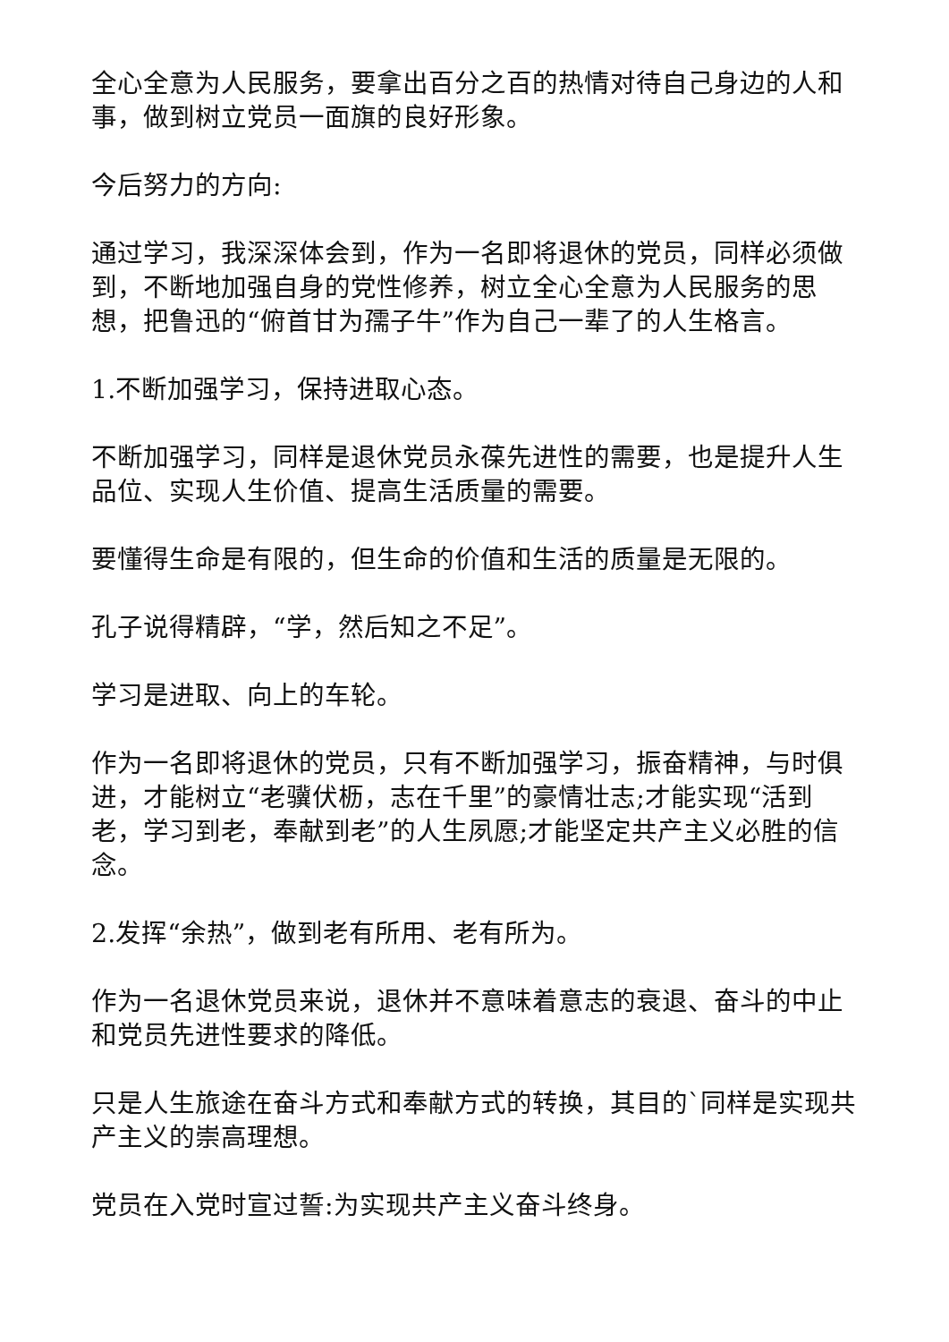全心全意为人民服务，要拿出百分之百的热情对待自己身边的人和事，做到树立党员一面旗的良好形象。
今后努力的方向:
通过学习，我深深体会到，作为一名即将退休的党员，同样必须做到，不断地加强自身的党性修养，树立全心全意为人民服务的思想，把鲁迅的“俯首甘为孺子牛”作为自己一辈了的人生格言。
1.不断加强学习，保持进取心态。
不断加强学习，同样是退休党员永葆先进性的需要，也是提升人生品位、实现人生价值、提高生活质量的需要。
要懂得生命是有限的，但生命的价值和生活的质量是无限的。
孔子说得精辟，“学，然后知之不足”。
学习是进取、向上的车轮。
作为一名即将退休的党员，只有不断加强学习，振奋精神，与时俱进，才能树立“老骥伏枥，志在千里”的豪情壮志;才能实现“活到老，学习到老，奉献到老”的人生夙愿;才能坚定共产主义必胜的信念。
2.发挥“余热”，做到老有所用、老有所为。
作为一名退休党员来说，退休并不意味着意志的衰退、奋斗的中止和党员先进性要求的降低。
只是人生旅途在奋斗方式和奉献方式的转换，其目的`同样是实现共产主义的崇高理想。
党员在入党时宣过誓:为实现共产主义奋斗终身。